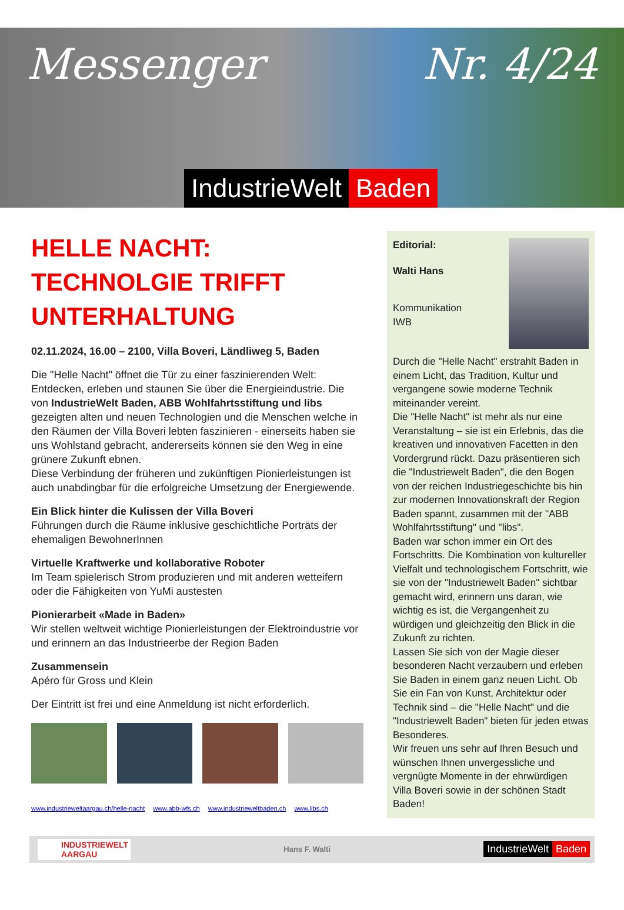Messenger Nr. 4/24
IndustrieWelt Baden
HELLE NACHT: TECHNOLGIE TRIFFT UNTERHALTUNG
02.11.2024, 16.00 – 2100, Villa Boveri, Ländliweg 5, Baden
Die "Helle Nacht" öffnet die Tür zu einer faszinierenden Welt: Entdecken, erleben und staunen Sie über die Energieindustrie. Die von IndustrieWelt Baden, ABB Wohlfahrtsstiftung und libs gezeigten alten und neuen Technologien und die Menschen welche in den Räumen der Villa Boveri lebten faszinieren - einerseits haben sie uns Wohlstand gebracht, andererseits können sie den Weg in eine grünere Zukunft ebnen.
Diese Verbindung der früheren und zukünftigen Pionierleistungen ist auch unabdingbar für die erfolgreiche Umsetzung der Energiewende.
Ein Blick hinter die Kulissen der Villa Boveri
Führungen durch die Räume inklusive geschichtliche Porträts der ehemaligen BewohnerInnen
Virtuelle Kraftwerke und kollaborative Roboter
Im Team spielerisch Strom produzieren und mit anderen wetteifern oder die Fähigkeiten von YuMi austesten
Pionierarbeit «Made in Baden»
Wir stellen weltweit wichtige Pionierleistungen der Elektroindustrie vor und erinnern an das Industrieerbe der Region Baden
Zusammensein
Apéro für Gross und Klein
Der Eintritt ist frei und eine Anmeldung ist nicht erforderlich.
www.industrieweltaargau.ch/helle-nacht www.abb-wfs.ch www.industrieweltbaden.ch www.libs.ch
Editorial:
Walti Hans
Kommunikation
IWB
Durch die "Helle Nacht" erstrahlt Baden in einem Licht, das Tradition, Kultur und vergangene sowie moderne Technik miteinander vereint.
Die "Helle Nacht" ist mehr als nur eine Veranstaltung – sie ist ein Erlebnis, das die kreativen und innovativen Facetten in den Vordergrund rückt. Dazu präsentieren sich die "Industriewelt Baden", die den Bogen von der reichen Industriegeschichte bis hin zur modernen Innovationskraft der Region Baden spannt, zusammen mit der "ABB Wohlfahrtsstiftung" und "libs".
Baden war schon immer ein Ort des Fortschritts. Die Kombination von kultureller Vielfalt und technologischem Fortschritt, wie sie von der "Industriewelt Baden" sichtbar gemacht wird, erinnern uns daran, wie wichtig es ist, die Vergangenheit zu würdigen und gleichzeitig den Blick in die Zukunft zu richten.
Lassen Sie sich von der Magie dieser besonderen Nacht verzaubern und erleben Sie Baden in einem ganz neuen Licht. Ob Sie ein Fan von Kunst, Architektur oder Technik sind – die "Helle Nacht" und die "Industriewelt Baden" bieten für jeden etwas Besonderes.
Wir freuen uns sehr auf Ihren Besuch und wünschen Ihnen unvergessliche und vergnügte Momente in der ehrwürdigen Villa Boveri sowie in der schönen Stadt Baden!
INDUSTRIEWELT
AARGAU
Hans F. Walti
IndustrieWelt Baden